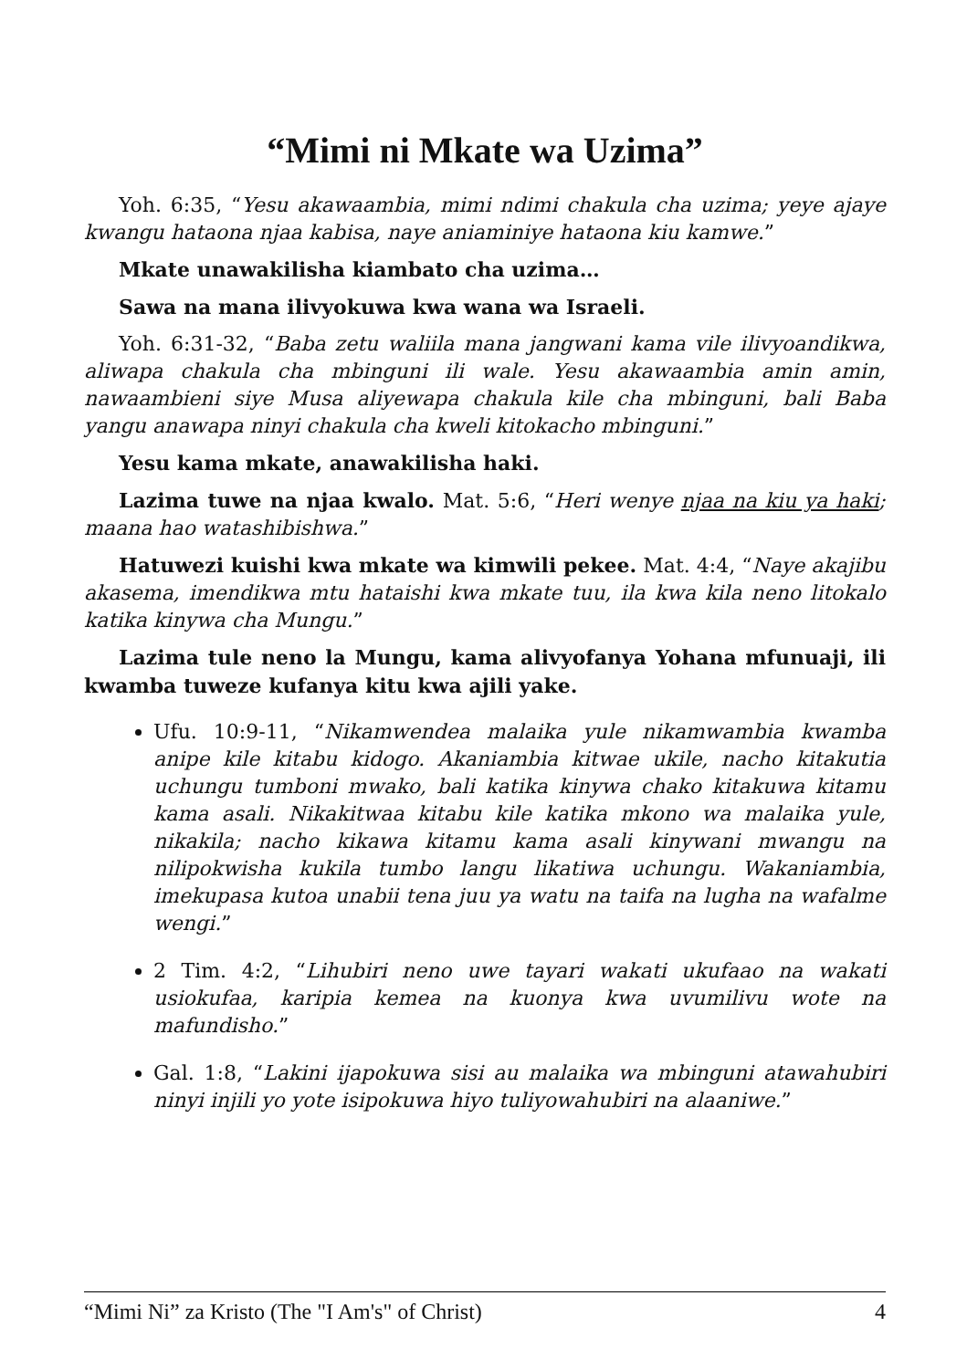“Mimi ni Mkate wa Uzima”
Yoh. 6:35, “Yesu akawaambia, mimi ndimi chakula cha uzima; yeye ajaye kwangu hataona njaa kabisa, naye aniaminiye hataona kiu kamwe.”
Mkate unawakilisha kiambato cha uzima…
Sawa na mana ilivyokuwa kwa wana wa Israeli.
Yoh. 6:31-32, “Baba zetu waliila mana jangwani kama vile ilivyoandikwa, aliwapa chakula cha mbinguni ili wale. Yesu akawaambia amin amin, nawaambieni siye Musa aliyewapa chakula kile cha mbinguni, bali Baba yangu anawapa ninyi chakula cha kweli kitokacho mbinguni.”
Yesu kama mkate, anawakilisha haki.
Lazima tuwe na njaa kwalo. Mat. 5:6, “Heri wenye njaa na kiu ya haki; maana hao watashibishwa.”
Hatuwezi kuishi kwa mkate wa kimwili pekee. Mat. 4:4, “Naye akajibu akasema, imendikwa mtu hataishi kwa mkate tuu, ila kwa kila neno litokalo katika kinywa cha Mungu.”
Lazima tule neno la Mungu, kama alivyofanya Yohana mfunuaji, ili kwamba tuweze kufanya kitu kwa ajili yake.
Ufu. 10:9-11, “Nikamwendea malaika yule nikamwambia kwamba anipe kile kitabu kidogo. Akaniambia kitwae ukile, nacho kitakutia uchungu tumboni mwako, bali katika kinywa chako kitakuwa kitamu kama asali. Nikakitwaa kitabu kile katika mkono wa malaika yule, nikakila; nacho kikawa kitamu kama asali kinywani mwangu na nilipokwisha kukila tumbo langu likatiwa uchungu. Wakaniambia, imekupasa kutoa unabii tena juu ya watu na taifa na lugha na wafalme wengi.”
2 Tim. 4:2, “Lihubiri neno uwe tayari wakati ukufaao na wakati usiokufaa, karipia kemea na kuonya kwa uvumilivu wote na mafundisho.”
Gal. 1:8, “Lakini ijapokuwa sisi au malaika wa mbinguni atawahubiri ninyi injili yo yote isipokuwa hiyo tuliyowahubiri na alaaniwe.”
“Mimi Ni” za Kristo (The "I Am's" of Christ) 4